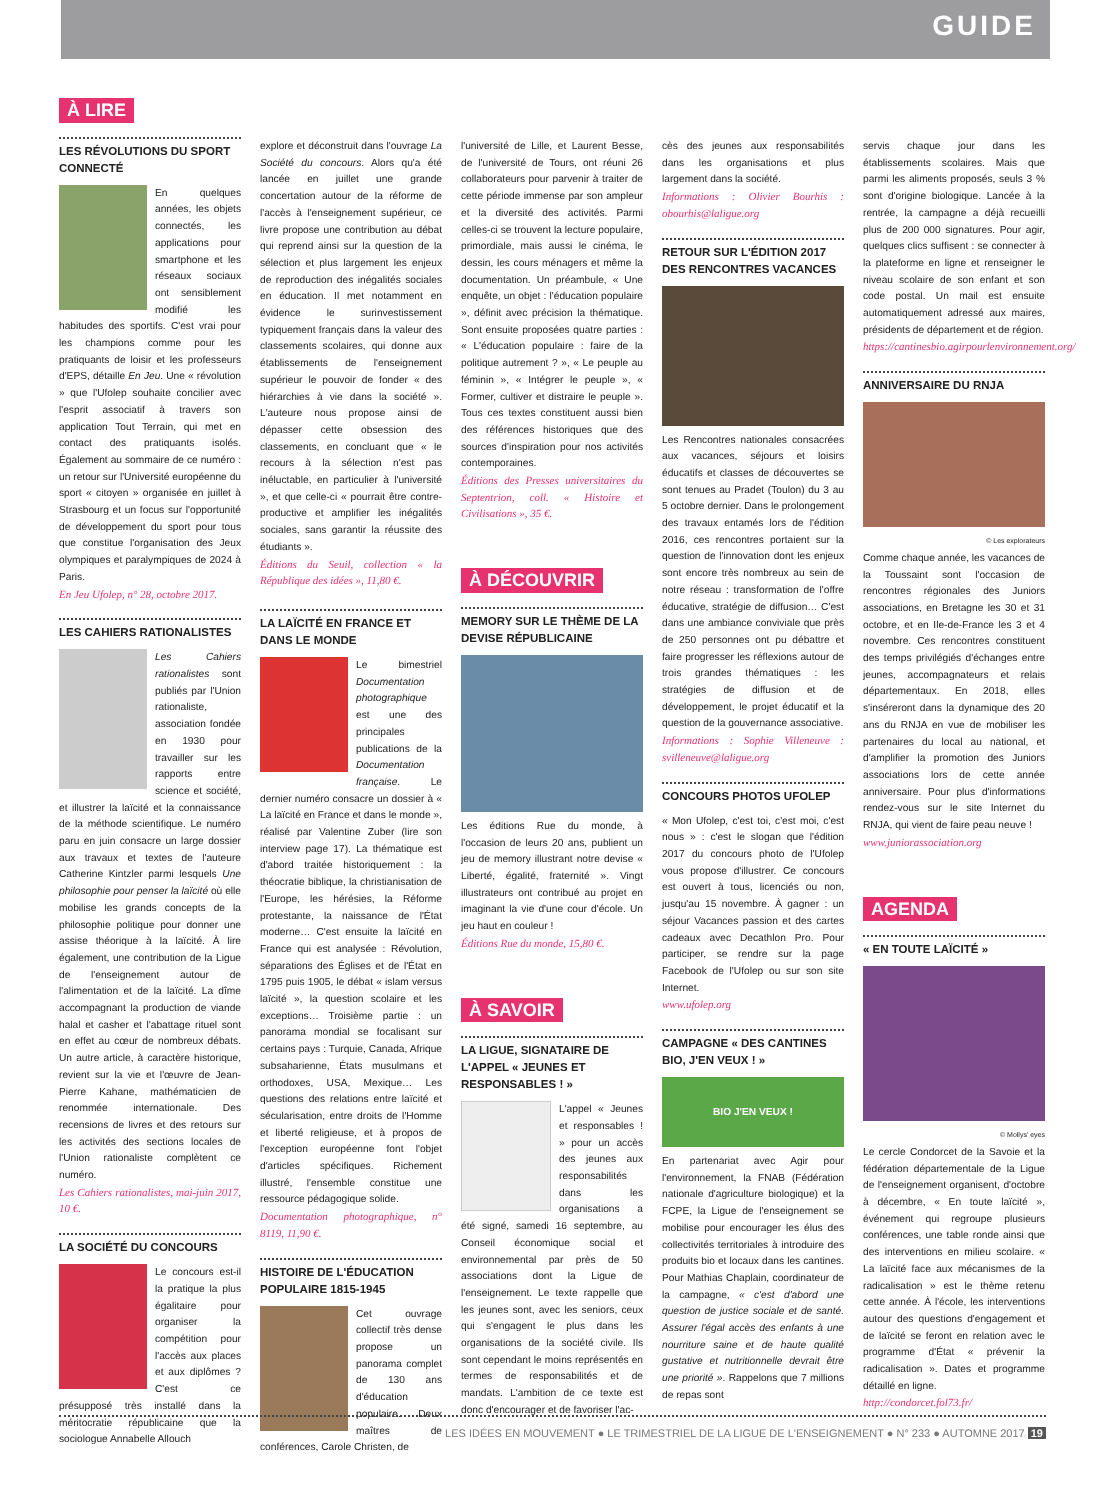GUIDE
À LIRE
LES RÉVOLUTIONS DU SPORT CONNECTÉ
En quelques années, les objets connectés, les applications pour smartphone et les réseaux sociaux ont sensiblement modifié les habitudes des sportifs. C'est vrai pour les champions comme pour les pratiquants de loisir et les professeurs d'EPS, détaille En Jeu. Une « révolution » que l'Ufolep souhaite concilier avec l'esprit associatif à travers son application Tout Terrain, qui met en contact des pratiquants isolés. Également au sommaire de ce numéro : un retour sur l'Université européenne du sport « citoyen » organisée en juillet à Strasbourg et un focus sur l'opportunité de développement du sport pour tous que constitue l'organisation des Jeux olympiques et paralympiques de 2024 à Paris.
En Jeu Ufolep, n° 28, octobre 2017.
LES CAHIERS RATIONALISTES
Les Cahiers rationalistes sont publiés par l'Union rationaliste, association fondée en 1930 pour travailler sur les rapports entre science et société, et illustrer la laïcité et la connaissance de la méthode scientifique. Le numéro paru en juin consacre un large dossier aux travaux et textes de l'auteure Catherine Kintzler parmi lesquels Une philosophie pour penser la laïcité où elle mobilise les grands concepts de la philosophie politique pour donner une assise théorique à la laïcité. À lire également, une contribution de la Ligue de l'enseignement autour de l'alimentation et de la laïcité. La dîme accompagnant la production de viande halal et casher et l'abattage rituel sont en effet au cœur de nombreux débats. Un autre article, à caractère historique, revient sur la vie et l'œuvre de Jean-Pierre Kahane, mathématicien de renommée internationale. Des recensions de livres et des retours sur les activités des sections locales de l'Union rationaliste complètent ce numéro.
Les Cahiers rationalistes, mai-juin 2017, 10 €.
LA SOCIÉTÉ DU CONCOURS
Le concours est-il la pratique la plus égalitaire pour organiser la compétition pour l'accès aux places et aux diplômes ? C'est ce présupposé très installé dans la méritocratie républicaine que la sociologue Annabelle Allouch
explore et déconstruit dans l'ouvrage La Société du concours. Alors qu'a été lancée en juillet une grande concertation autour de la réforme de l'accès à l'enseignement supérieur, ce livre propose une contribution au débat qui reprend ainsi sur la question de la sélection et plus largement les enjeux de reproduction des inégalités sociales en éducation. Il met notamment en évidence le surinvestissement typiquement français dans la valeur des classements scolaires, qui donne aux établissements de l'enseignement supérieur le pouvoir de fonder « des hiérarchies à vie dans la société ». L'auteure nous propose ainsi de dépasser cette obsession des classements, en concluant que « le recours à la sélection n'est pas inéluctable, en particulier à l'université », et que celle-ci « pourrait être contre-productive et amplifier les inégalités sociales, sans garantir la réussite des étudiants ».
Éditions du Seuil, collection « la République des idées », 11,80 €.
LA LAÏCITÉ EN FRANCE ET DANS LE MONDE
Le bimestriel Documentation photographique est une des principales publications de la Documentation française. Le dernier numéro consacre un dossier à « La laïcité en France et dans le monde », réalisé par Valentine Zuber (lire son interview page 17). La thématique est d'abord traitée historiquement : la théocratie biblique, la christianisation de l'Europe, les hérésies, la Réforme protestante, la naissance de l'État moderne… C'est ensuite la laïcité en France qui est analysée : Révolution, séparations des Églises et de l'État en 1795 puis 1905, le débat « islam versus laïcité », la question scolaire et les exceptions… Troisième partie : un panorama mondial se focalisant sur certains pays : Turquie, Canada, Afrique subsaharienne, États musulmans et orthodoxes, USA, Mexique… Les questions des relations entre laïcité et sécularisation, entre droits de l'Homme et liberté religieuse, et à propos de l'exception européenne font l'objet d'articles spécifiques. Richement illustré, l'ensemble constitue une ressource pédagogique solide.
Documentation photographique, n° 8119, 11,90 €.
HISTOIRE DE L'ÉDUCATION POPULAIRE 1815-1945
Cet ouvrage collectif très dense propose un panorama complet de 130 ans d'éducation populaire. Deux maîtres de conférences, Carole Christen, de
l'université de Lille, et Laurent Besse, de l'université de Tours, ont réuni 26 collaborateurs pour parvenir à traiter de cette période immense par son ampleur et la diversité des activités. Parmi celles-ci se trouvent la lecture populaire, primordiale, mais aussi le cinéma, le dessin, les cours ménagers et même la documentation. Un préambule, « Une enquête, un objet : l'éducation populaire », définit avec précision la thématique. Sont ensuite proposées quatre parties : « L'éducation populaire : faire de la politique autrement ? », « Le peuple au féminin », « Intégrer le peuple », « Former, cultiver et distraire le peuple ». Tous ces textes constituent aussi bien des références historiques que des sources d'inspiration pour nos activités contemporaines.
Éditions des Presses universitaires du Septentrion, coll. « Histoire et Civilisations », 35 €.
À DÉCOUVRIR
MEMORY SUR LE THÈME DE LA DEVISE RÉPUBLICAINE
Les éditions Rue du monde, à l'occasion de leurs 20 ans, publient un jeu de memory illustrant notre devise « Liberté, égalité, fraternité ». Vingt illustrateurs ont contribué au projet en imaginant la vie d'une cour d'école. Un jeu haut en couleur !
Éditions Rue du monde, 15,80 €.
À SAVOIR
LA LIGUE, SIGNATAIRE DE L'APPEL « JEUNES ET RESPONSABLES ! »
L'appel « Jeunes et responsables ! » pour un accès des jeunes aux responsabilités dans les organisations a été signé, samedi 16 septembre, au Conseil économique social et environnemental par près de 50 associations dont la Ligue de l'enseignement. Le texte rappelle que les jeunes sont, avec les seniors, ceux qui s'engagent le plus dans les organisations de la société civile. Ils sont cependant le moins représentés en termes de responsabilités et de mandats. L'ambition de ce texte est donc d'encourager et de favoriser l'ac-
cès des jeunes aux responsabilités dans les organisations et plus largement dans la société.
Informations : Olivier Bourhis : obourhis@laligue.org
RETOUR SUR L'ÉDITION 2017 DES RENCONTRES VACANCES
Les Rencontres nationales consacrées aux vacances, séjours et loisirs éducatifs et classes de découvertes se sont tenues au Pradet (Toulon) du 3 au 5 octobre dernier. Dans le prolongement des travaux entamés lors de l'édition 2016, ces rencontres portaient sur la question de l'innovation dont les enjeux sont encore très nombreux au sein de notre réseau : transformation de l'offre éducative, stratégie de diffusion… C'est dans une ambiance conviviale que près de 250 personnes ont pu débattre et faire progresser les réflexions autour de trois grandes thématiques : les stratégies de diffusion et de développement, le projet éducatif et la question de la gouvernance associative.
Informations : Sophie Villeneuve : svilleneuve@laligue.org
CONCOURS PHOTOS UFOLEP
« Mon Ufolep, c'est toi, c'est moi, c'est nous » : c'est le slogan que l'édition 2017 du concours photo de l'Ufolep vous propose d'illustrer. Ce concours est ouvert à tous, licenciés ou non, jusqu'au 15 novembre. À gagner : un séjour Vacances passion et des cartes cadeaux avec Decathlon Pro. Pour participer, se rendre sur la page Facebook de l'Ufolep ou sur son site Internet.
www.ufolep.org
CAMPAGNE « DES CANTINES BIO, J'EN VEUX ! »
BIO J'EN VEUX !
En partenariat avec Agir pour l'environnement, la FNAB (Fédération nationale d'agriculture biologique) et la FCPE, la Ligue de l'enseignement se mobilise pour encourager les élus des collectivités territoriales à introduire des produits bio et locaux dans les cantines. Pour Mathias Chaplain, coordinateur de la campagne, « c'est d'abord une question de justice sociale et de santé. Assurer l'égal accès des enfants à une nourriture saine et de haute qualité gustative et nutritionnelle devrait être une priorité ». Rappelons que 7 millions de repas sont
servis chaque jour dans les établissements scolaires. Mais que parmi les aliments proposés, seuls 3 % sont d'origine biologique. Lancée à la rentrée, la campagne a déjà recueilli plus de 200 000 signatures. Pour agir, quelques clics suffisent : se connecter à la plateforme en ligne et renseigner le niveau scolaire de son enfant et son code postal. Un mail est ensuite automatiquement adressé aux maires, présidents de département et de région.
https://cantinesbio.agirpourlenvironnement.org/
ANNIVERSAIRE DU RNJA
© Les explorateurs
Comme chaque année, les vacances de la Toussaint sont l'occasion de rencontres régionales des Juniors associations, en Bretagne les 30 et 31 octobre, et en Ile-de-France les 3 et 4 novembre. Ces rencontres constituent des temps privilégiés d'échanges entre jeunes, accompagnateurs et relais départementaux. En 2018, elles s'inséreront dans la dynamique des 20 ans du RNJA en vue de mobiliser les partenaires du local au national, et d'amplifier la promotion des Juniors associations lors de cette année anniversaire. Pour plus d'informations rendez-vous sur le site Internet du RNJA, qui vient de faire peau neuve !
www.juniorassociation.org
AGENDA
« EN TOUTE LAÏCITÉ »
© Mollys' eyes
Le cercle Condorcet de la Savoie et la fédération départementale de la Ligue de l'enseignement organisent, d'octobre à décembre, « En toute laïcité », événement qui regroupe plusieurs conférences, une table ronde ainsi que des interventions en milieu scolaire. « La laïcité face aux mécanismes de la radicalisation » est le thème retenu cette année. À l'école, les interventions autour des questions d'engagement et de laïcité se feront en relation avec le programme d'État « prévenir la radicalisation ». Dates et programme détaillé en ligne.
http://condorcet.fol73.fr/
LES IDÉES EN MOUVEMENT ● LE TRIMESTRIEL DE LA LIGUE DE L'ENSEIGNEMENT ● N° 233 ● AUTOMNE 2017 19